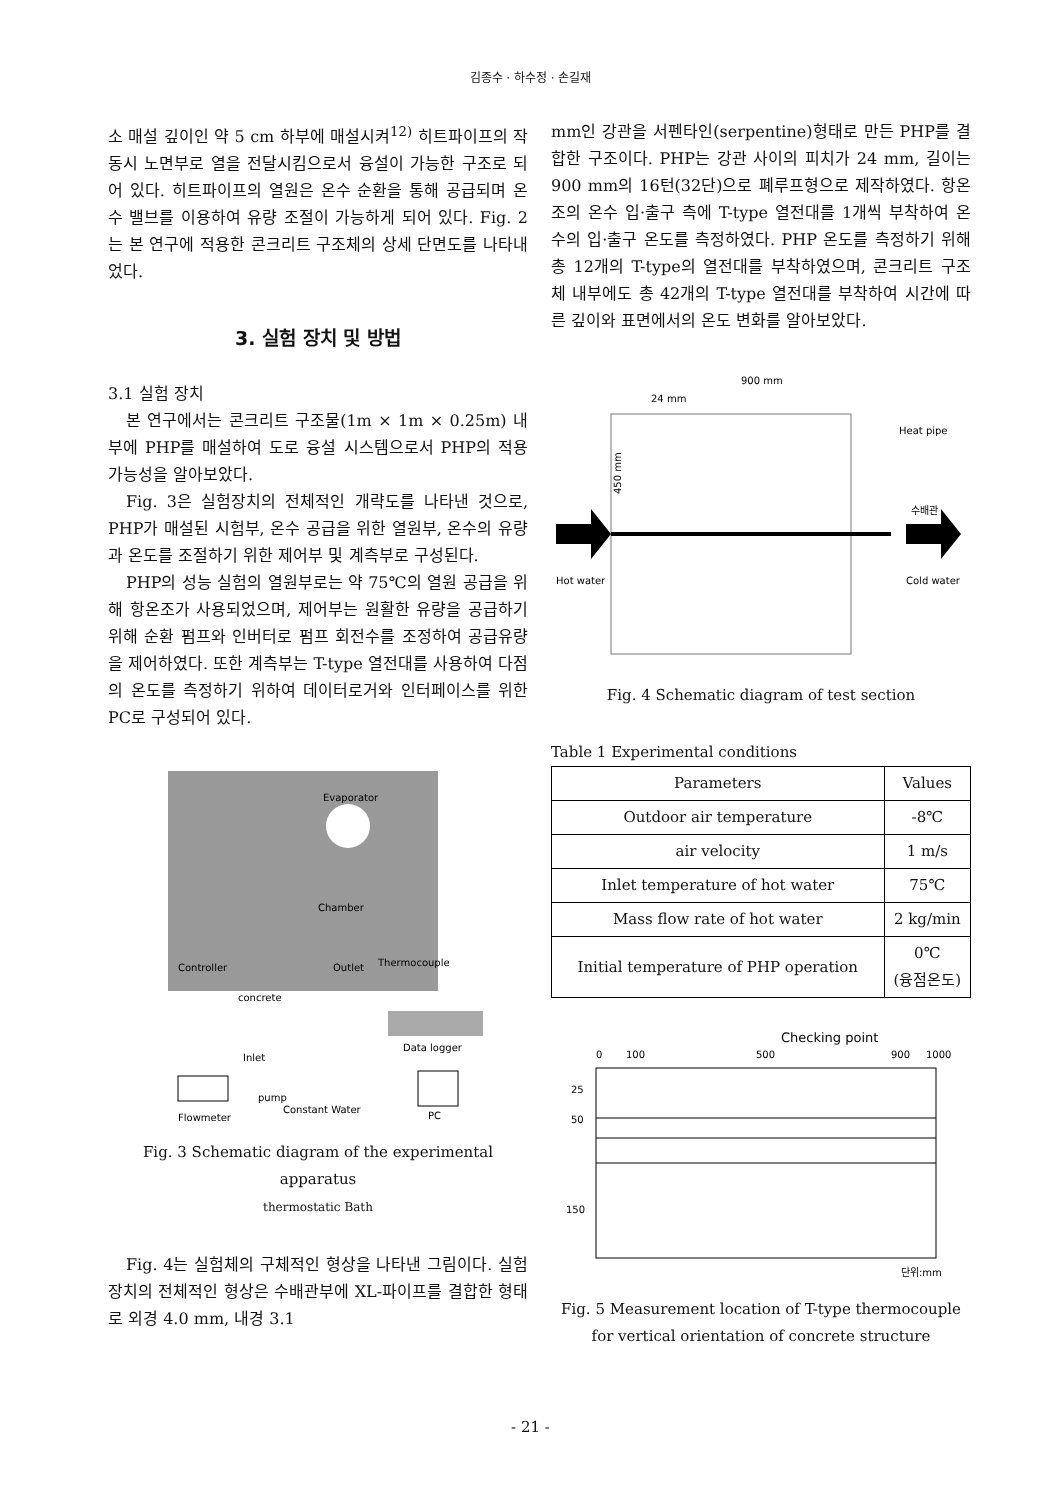김종수 · 하수정 · 손길재
소 매설 깊이인 약 5 cm 하부에 매설시켜<sup>12)</sup> 히트파이프의 작동시 노면부로 열을 전달시킴으로서 융설이 가능한 구조로 되어 있다. 히트파이프의 열원은 온수 순환을 통해 공급되며 온수 밸브를 이용하여 유량 조절이 가능하게 되어 있다. Fig. 2는 본 연구에 적용한 콘크리트 구조체의 상세 단면도를 나타내었다.
3. 실험 장치 및 방법
3.1 실험 장치
본 연구에서는 콘크리트 구조물(1m × 1m × 0.25m) 내부에 PHP를 매설하여 도로 융설 시스템으로서 PHP의 적용가능성을 알아보았다.
Fig. 3은 실험장치의 전체적인 개략도를 나타낸 것으로, PHP가 매설된 시험부, 온수 공급을 위한 열원부, 온수의 유량과 온도를 조절하기 위한 제어부 및 계측부로 구성된다.
PHP의 성능 실험의 열원부로는 약 75℃의 열원 공급을 위해 항온조가 사용되었으며, 제어부는 원활한 유량을 공급하기 위해 순환 펌프와 인버터로 펌프 회전수를 조정하여 공급유량을 제어하였다. 또한 계측부는 T-type 열전대를 사용하여 다점의 온도를 측정하기 위하여 데이터로거와 인터페이스를 위한 PC로 구성되어 있다.
Evaporator
Chamber
Controller
concrete
Outlet
Thermocouple
Data logger
Inlet
pump
Constant Water
Flowmeter
PC
Fig. 3 Schematic diagram of the experimental apparatus
thermostatic Bath
Fig. 4는 실험체의 구체적인 형상을 나타낸 그림이다. 실험 장치의 전체적인 형상은 수배관부에 XL-파이프를 결합한 형태로 외경 4.0 mm, 내경 3.1
mm인 강관을 서펜타인(serpentine)형태로 만든 PHP를 결합한 구조이다. PHP는 강관 사이의 피치가 24 mm, 길이는 900 mm의 16턴(32단)으로 폐루프형으로 제작하였다. 항온조의 온수 입·출구 측에 T-type 열전대를 1개씩 부착하여 온수의 입·출구 온도를 측정하였다. PHP 온도를 측정하기 위해 총 12개의 T-type의 열전대를 부착하였으며, 콘크리트 구조체 내부에도 총 42개의 T-type 열전대를 부착하여 시간에 따른 깊이와 표면에서의 온도 변화를 알아보았다.
900 mm
24 mm
Heat pipe
수배관
450 mm
Hot water
Cold water
Fig. 4 Schematic diagram of test section
Table 1 Experimental conditions
| Parameters | Values |
| --- | --- |
| Outdoor air temperature | -8℃ |
| air velocity | 1 m/s |
| Inlet temperature of hot water | 75℃ |
| Mass flow rate of hot water | 2 kg/min |
| Initial temperature of PHP operation | 0℃ (융점온도) |
Checking point
0
100
500
900
1000
25
50
150
단위:mm
Fig. 5 Measurement location of T-type thermocouple for vertical orientation of concrete structure
- 21 -